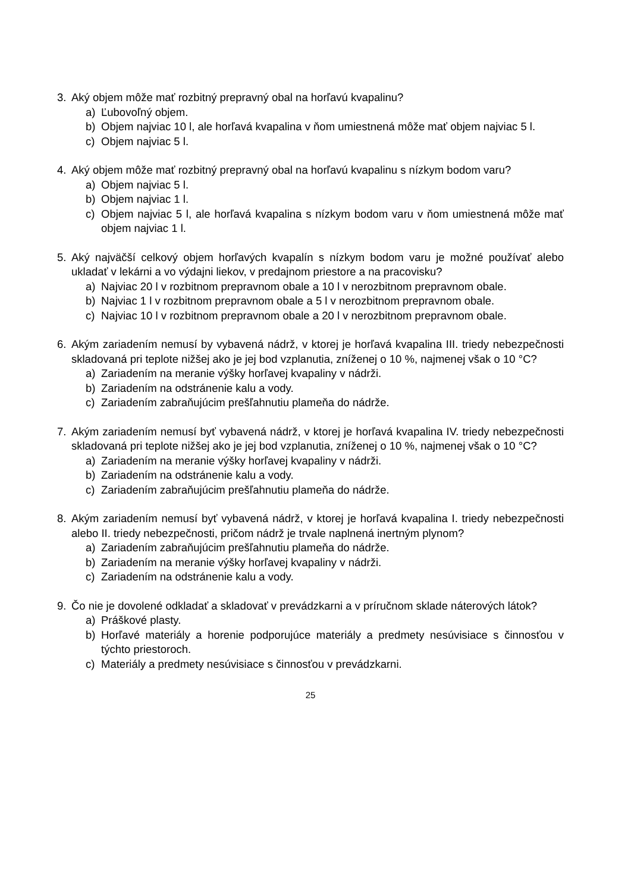3. Aký objem môže mať rozbitný prepravný obal na horľavú kvapalinu?
a) Ľubovoľný objem.
b) Objem najviac 10 l, ale horľavá kvapalina v ňom umiestnená môže mať objem najviac 5 l.
c) Objem najviac 5 l.
4. Aký objem môže mať rozbitný prepravný obal na horľavú kvapalinu s nízkym bodom varu?
a) Objem najviac 5 l.
b) Objem najviac 1 l.
c) Objem najviac 5 l, ale horľavá kvapalina s nízkym bodom varu v ňom umiestnená môže mať objem najviac 1 l.
5. Aký najväčší celkový objem horľavých kvapalín s nízkym bodom varu je možné používať alebo ukladať v lekárni a vo výdajni liekov, v predajnom priestore a na pracovisku?
a) Najviac 20 l v rozbitnom prepravnom obale a 10 l v nerozbitnom prepravnom obale.
b) Najviac 1 l v rozbitnom prepravnom obale a 5 l v nerozbitnom prepravnom obale.
c) Najviac 10 l v rozbitnom prepravnom obale a 20 l v nerozbitnom prepravnom obale.
6. Akým zariadením nemusí by vybavená nádrž, v ktorej je horľavá kvapalina III. triedy nebezpečnosti skladovaná pri teplote nižšej ako je jej bod vzplanutia, zníženej o 10 %, najmenej však o 10 °C?
a) Zariadením na meranie výšky horľavej kvapaliny v nádrži.
b) Zariadením na odstránenie kalu a vody.
c) Zariadením zabraňujúcim prešľahnutiu plameňa do nádrže.
7. Akým zariadením nemusí byť vybavená nádrž, v ktorej je horľavá kvapalina IV. triedy nebezpečnosti skladovaná pri teplote nižšej ako je jej bod vzplanutia, zníženej o 10 %, najmenej však o 10 °C?
a) Zariadením na meranie výšky horľavej kvapaliny v nádrži.
b) Zariadením na odstránenie kalu a vody.
c) Zariadením zabraňujúcim prešľahnutiu plameňa do nádrže.
8. Akým zariadením nemusí byť vybavená nádrž, v ktorej je horľavá kvapalina I. triedy nebezpečnosti alebo II. triedy nebezpečnosti, pričom nádrž je trvale naplnená inertným plynom?
a) Zariadením zabraňujúcim prešľahnutiu plameňa do nádrže.
b) Zariadením na meranie výšky horľavej kvapaliny v nádrži.
c) Zariadením na odstránenie kalu a vody.
9. Čo nie je dovolené odkladať a skladovať v prevádzkarni a v príručnom sklade náterových látok?
a) Práškové plasty.
b) Horľavé materiály a horenie podporujúce materiály a predmety nesúvisiace s činnosťou v týchto priestoroch.
c) Materiály a predmety nesúvisiace s činnosťou v prevádzkarni.
25